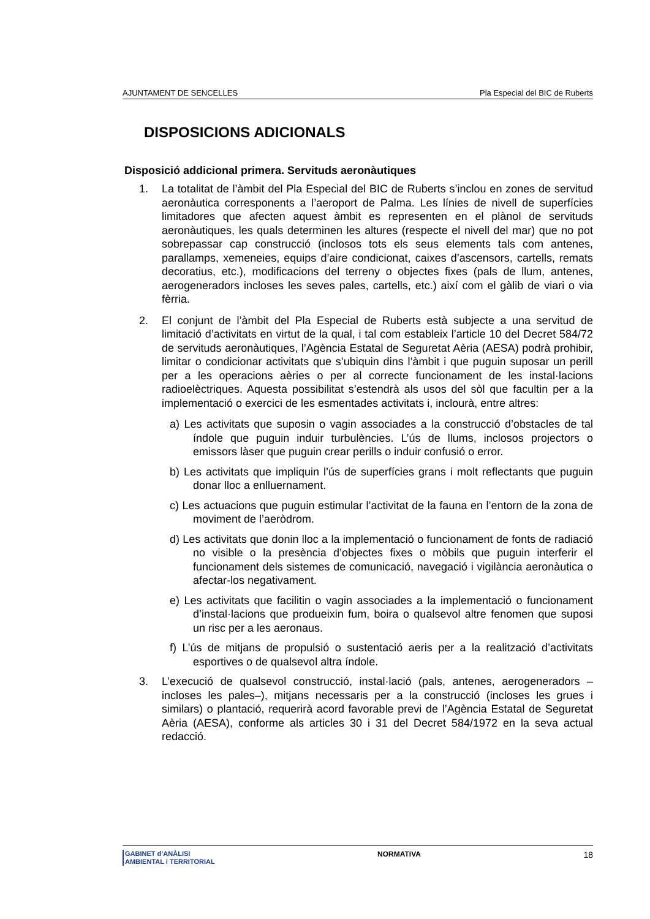AJUNTAMENT DE SENCELLES Pla Especial del BIC de Ruberts
DISPOSICIONS ADICIONALS
Disposició addicional primera. Servituds aeronàutiques
1. La totalitat de l’àmbit del Pla Especial del BIC de Ruberts s’inclou en zones de servitud aeronàutica corresponents a l’aeroport de Palma. Les línies de nivell de superfícies limitadores que afecten aquest àmbit es representen en el plànol de servituds aeronàutiques, les quals determinen les altures (respecte el nivell del mar) que no pot sobrepassar cap construcció (inclosos tots els seus elements tals com antenes, parallamps, xemeneies, equips d’aire condicionat, caixes d’ascensors, cartells, remats decoratius, etc.), modificacions del terreny o objectes fixes (pals de llum, antenes, aerogeneradors incloses les seves pales, cartells, etc.) així com el gàlib de viari o via fèrria.
2. El conjunt de l’àmbit del Pla Especial de Ruberts està subjecte a una servitud de limitació d’activitats en virtut de la qual, i tal com estableix l’article 10 del Decret 584/72 de servituds aeronàutiques, l’Agència Estatal de Seguretat Aèria (AESA) podrà prohibir, limitar o condicionar activitats que s’ubiquin dins l’àmbit i que puguin suposar un perill per a les operacions aèries o per al correcte funcionament de les instal·lacions radioelèctriques. Aquesta possibilitat s’estendrà als usos del sòl que facultin per a la implementació o exercici de les esmentades activitats i, inclourà, entre altres:
a) Les activitats que suposin o vagin associades a la construcció d’obstacles de tal índole que puguin induir turbulències. L’ús de llums, inclosos projectors o emissors làser que puguin crear perills o induir confusió o error.
b) Les activitats que impliquin l’ús de superfícies grans i molt reflectants que puguin donar lloc a enlluernament.
c) Les actuacions que puguin estimular l’activitat de la fauna en l’entorn de la zona de moviment de l’aeròdrom.
d) Les activitats que donin lloc a la implementació o funcionament de fonts de radiació no visible o la presència d’objectes fixes o mòbils que puguin interferir el funcionament dels sistemes de comunicació, navegació i vigilància aeronàutica o afectar-los negativament.
e) Les activitats que facilitin o vagin associades a la implementació o funcionament d’instal·lacions que produeixin fum, boira o qualsevol altre fenomen que suposi un risc per a les aeronaus.
f) L’ús de mitjans de propulsió o sustentació aeris per a la realització d’activitats esportives o de qualsevol altra índole.
3. L’execució de qualsevol construcció, instal·lació (pals, antenes, aerogeneradors –incloses les pales–), mitjans necessaris per a la construcció (incloses les grues i similars) o plantació, requerirà acord favorable previ de l’Agència Estatal de Seguretat Aèria (AESA), conforme als articles 30 i 31 del Decret 584/1972 en la seva actual redacció.
GABINET d’ANÀLISI
AMBIENTAL i TERRITORIAL
NORMATIVA 18